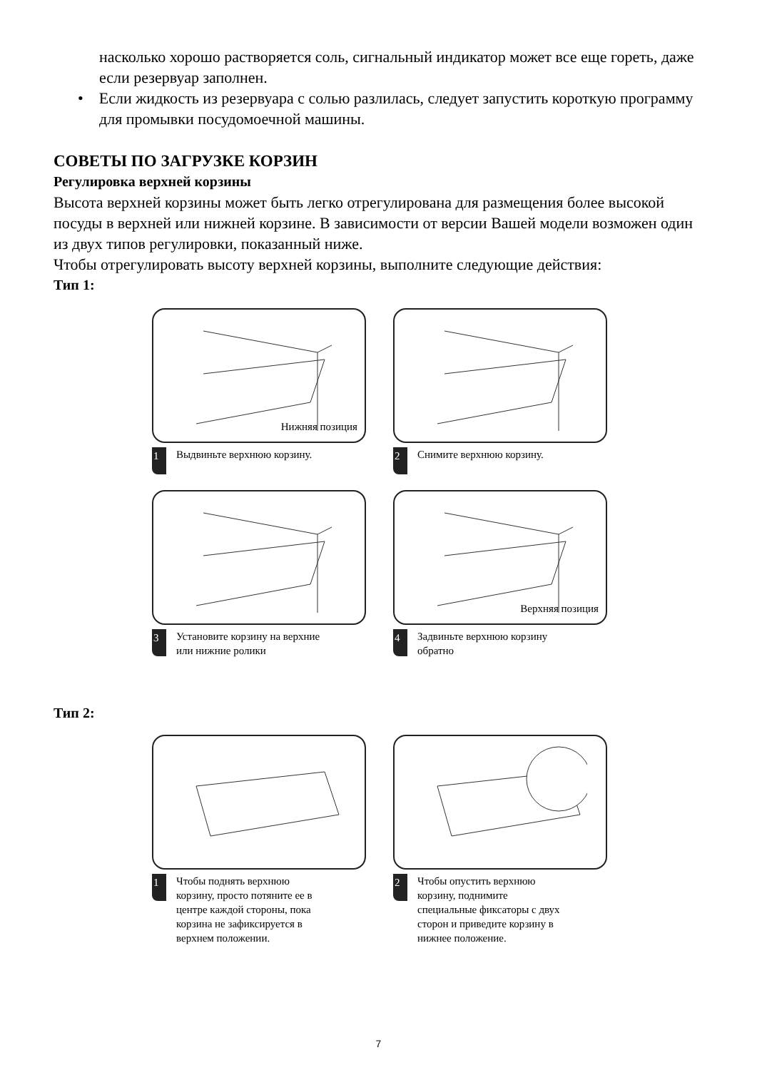насколько хорошо растворяется соль, сигнальный индикатор может все еще гореть, даже если резервуар заполнен.
• Если жидкость из резервуара с солью разлилась, следует запустить короткую программу для промывки посудомоечной машины.
СОВЕТЫ ПО ЗАГРУЗКЕ КОРЗИН
Регулировка верхней корзины
Высота верхней корзины может быть легко отрегулирована для размещения более высокой посуды в верхней или нижней корзине. В зависимости от версии Вашей модели возможен один из двух типов регулировки, показанный ниже.
Чтобы отрегулировать высоту верхней корзины, выполните следующие действия:
Тип 1:
Нижняя позиция
1 Выдвиньте верхнюю корзину.
2 Снимите верхнюю корзину.
3 Установите корзину на верхние
или нижние ролики
Верхняя позиция
4 Задвиньте верхнюю корзину
обратно
Тип 2:
1 Чтобы поднять верхнюю
корзину, просто потяните ее в
центре каждой стороны, пока
корзина не зафиксируется в
верхнем положении.
2 Чтобы опустить верхнюю
корзину, поднимите
специальные фиксаторы с двух
сторон и приведите корзину в
нижнее положение.
7